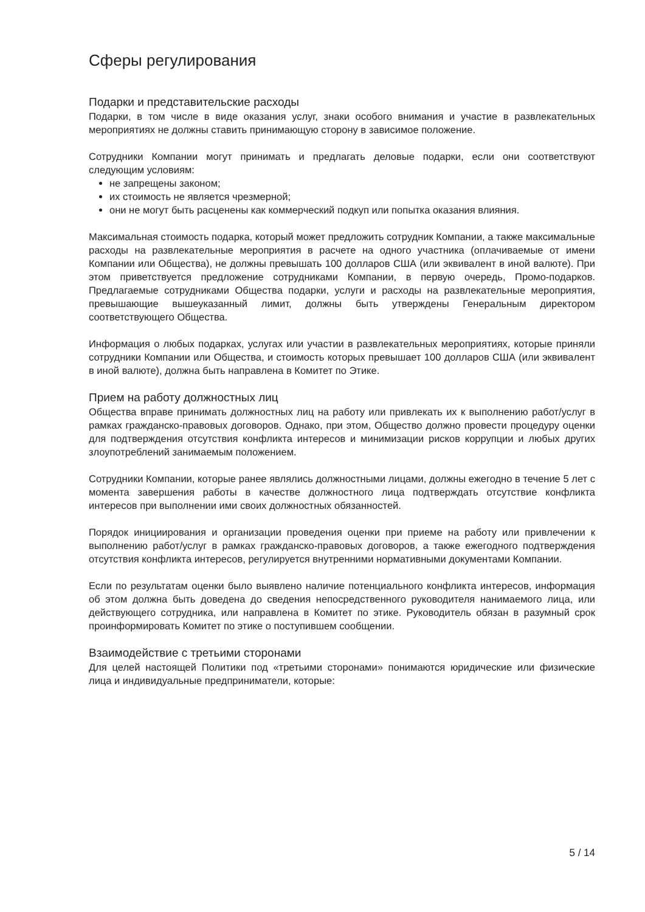Сферы регулирования
Подарки и представительские расходы
Подарки, в том числе в виде оказания услуг, знаки особого внимания и участие в развлекательных мероприятиях не должны ставить принимающую сторону в зависимое положение.
Сотрудники Компании могут принимать и предлагать деловые подарки, если они соответствуют следующим условиям:
не запрещены законом;
их стоимость не является чрезмерной;
они не могут быть расценены как коммерческий подкуп или попытка оказания влияния.
Максимальная стоимость подарка, который может предложить сотрудник Компании, а также максимальные расходы на развлекательные мероприятия в расчете на одного участника (оплачиваемые от имени Компании или Общества), не должны превышать 100 долларов США (или эквивалент в иной валюте). При этом приветствуется предложение сотрудниками Компании, в первую очередь, Промо-подарков. Предлагаемые сотрудниками Общества подарки, услуги и расходы на развлекательные мероприятия, превышающие вышеуказанный лимит, должны быть утверждены Генеральным директором соответствующего Общества.
Информация о любых подарках, услугах или участии в развлекательных мероприятиях, которые приняли сотрудники Компании или Общества, и стоимость которых превышает 100 долларов США (или эквивалент в иной валюте), должна быть направлена в Комитет по Этике.
Прием на работу должностных лиц
Общества вправе принимать должностных лиц на работу или привлекать их к выполнению работ/услуг в рамках гражданско-правовых договоров. Однако, при этом, Общество должно провести процедуру оценки для подтверждения отсутствия конфликта интересов и минимизации рисков коррупции и любых других злоупотреблений занимаемым положением.
Сотрудники Компании, которые ранее являлись должностными лицами, должны ежегодно в течение 5 лет с момента завершения работы в качестве должностного лица подтверждать отсутствие конфликта интересов при выполнении ими своих должностных обязанностей.
Порядок инициирования и организации проведения оценки при приеме на работу или привлечении к выполнению работ/услуг в рамках гражданско-правовых договоров, а также ежегодного подтверждения отсутствия конфликта интересов, регулируется внутренними нормативными документами Компании.
Если по результатам оценки было выявлено наличие потенциального конфликта интересов, информация об этом должна быть доведена до сведения непосредственного руководителя нанимаемого лица, или действующего сотрудника, или направлена в Комитет по этике. Руководитель обязан в разумный срок проинформировать Комитет по этике о поступившем сообщении.
Взаимодействие с третьими сторонами
Для целей настоящей Политики под «третьими сторонами» понимаются юридические или физические лица и индивидуальные предприниматели, которые:
5 / 14